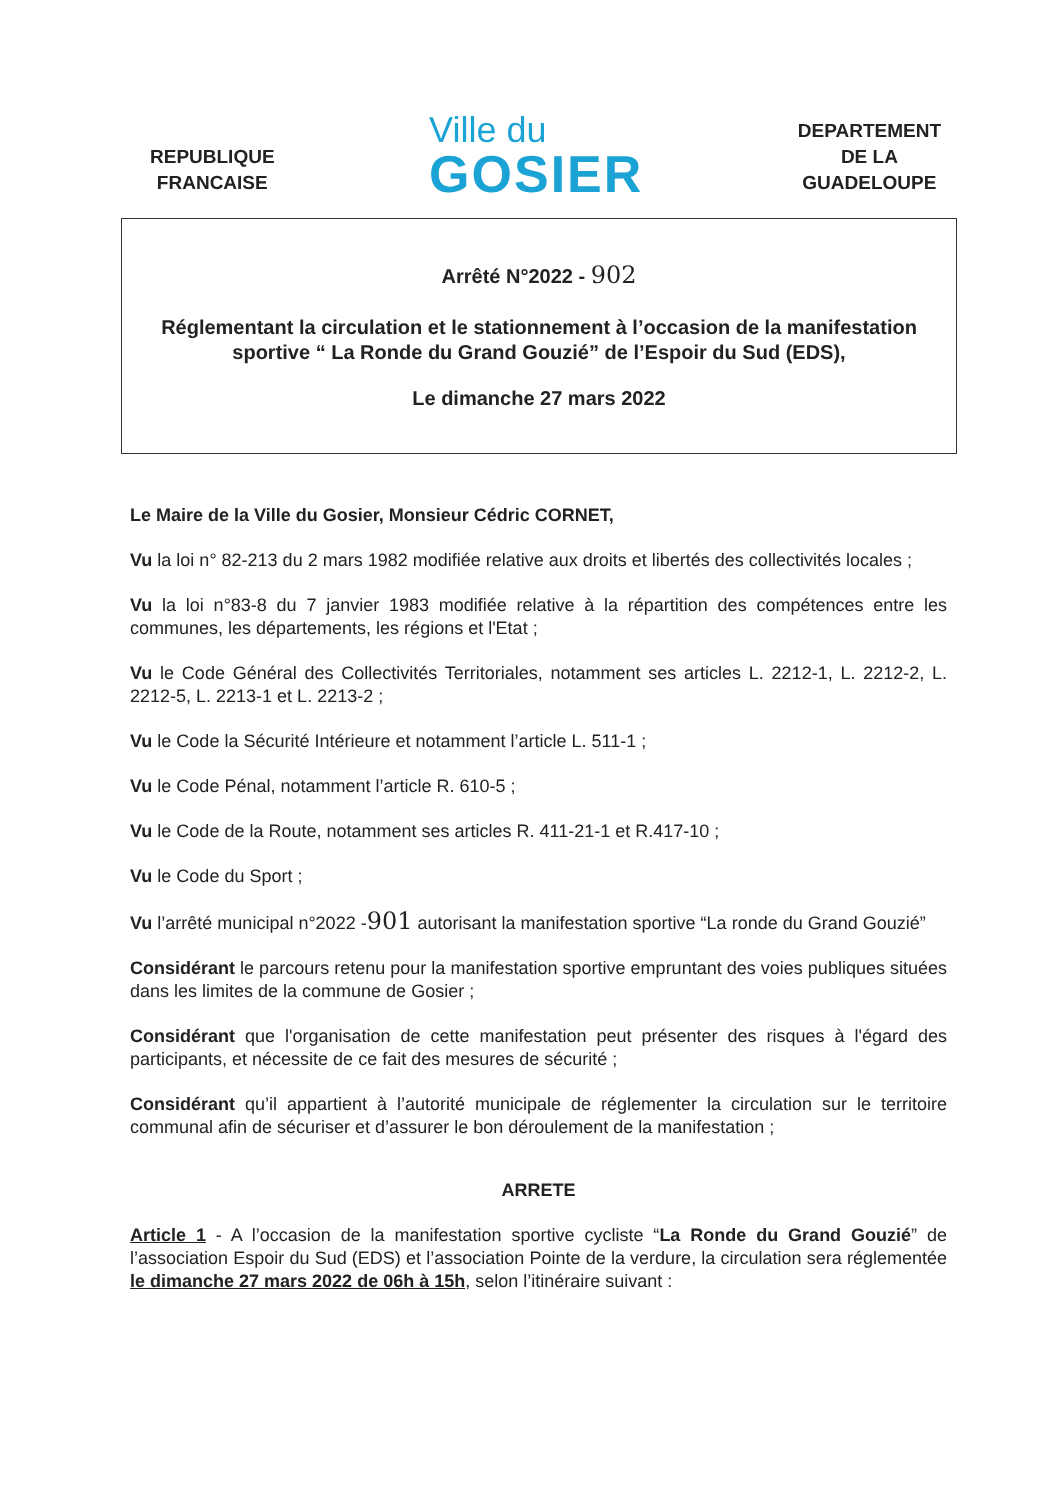REPUBLIQUE
FRANCAISE
Ville du
GOSIER
DEPARTEMENT
DE LA
GUADELOUPE
Arrêté N°2022 - 902
Réglementant la circulation et le stationnement à l’occasion de la manifestation sportive “ La Ronde du Grand Gouzié” de l’Espoir du Sud (EDS),
Le dimanche 27 mars 2022
Le Maire de la Ville du Gosier, Monsieur Cédric CORNET,
Vu la loi n° 82-213 du 2 mars 1982 modifiée relative aux droits et libertés des collectivités locales ;
Vu la loi n°83-8 du 7 janvier 1983 modifiée relative à la répartition des compétences entre les communes, les départements, les régions et l'Etat ;
Vu le Code Général des Collectivités Territoriales, notamment ses articles L. 2212-1, L. 2212-2, L. 2212-5, L. 2213-1 et L. 2213-2 ;
Vu le Code la Sécurité Intérieure et notamment l’article L. 511-1 ;
Vu le Code Pénal, notamment l’article R. 610-5 ;
Vu le Code de la Route, notamment ses articles R. 411-21-1 et R.417-10 ;
Vu le Code du Sport ;
Vu l’arrêté municipal n°2022 -901 autorisant la manifestation sportive “La ronde du Grand Gouzié”
Considérant le parcours retenu pour la manifestation sportive empruntant des voies publiques situées dans les limites de la commune de Gosier ;
Considérant que l'organisation de cette manifestation peut présenter des risques à l'égard des participants, et nécessite de ce fait des mesures de sécurité ;
Considérant qu’il appartient à l’autorité municipale de réglementer la circulation sur le territoire communal afin de sécuriser et d’assurer le bon déroulement de la manifestation ;
ARRETE
Article 1 - A l’occasion de la manifestation sportive cycliste “La Ronde du Grand Gouzié” de l’association Espoir du Sud (EDS) et l’association Pointe de la verdure, la circulation sera réglementée le dimanche 27 mars 2022 de 06h à 15h, selon l’itinéraire suivant :